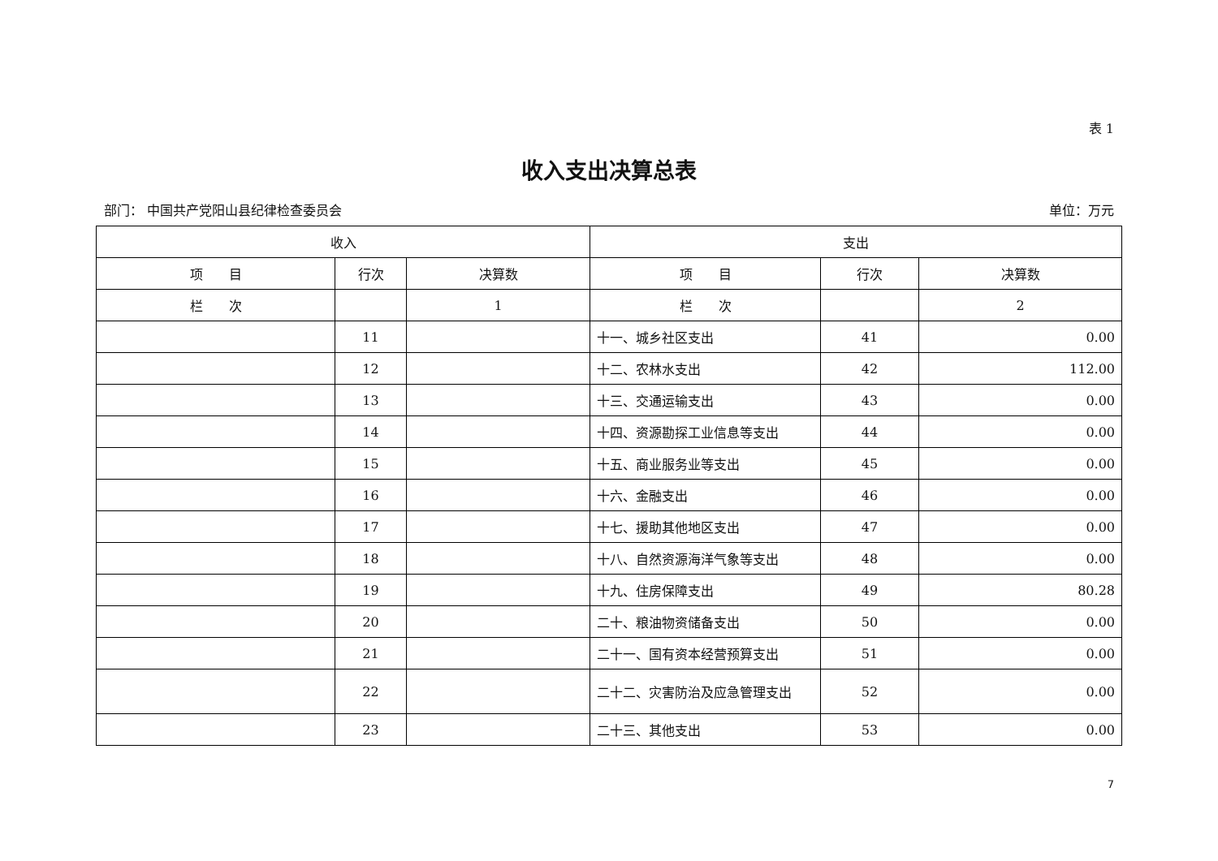表 1
收入支出决算总表
部门： 中国共产党阳山县纪律检查委员会 单位：万元
| 收入 | | | 支出 | | |
| --- | --- | --- | --- | --- | --- |
| 项 目 | 行次 | 决算数 | 项 目 | 行次 | 决算数 |
| 栏 次 | | 1 | 栏 次 | | 2 |
| | 11 | | 十一、城乡社区支出 | 41 | 0.00 |
| | 12 | | 十二、农林水支出 | 42 | 112.00 |
| | 13 | | 十三、交通运输支出 | 43 | 0.00 |
| | 14 | | 十四、资源勘探工业信息等支出 | 44 | 0.00 |
| | 15 | | 十五、商业服务业等支出 | 45 | 0.00 |
| | 16 | | 十六、金融支出 | 46 | 0.00 |
| | 17 | | 十七、援助其他地区支出 | 47 | 0.00 |
| | 18 | | 十八、自然资源海洋气象等支出 | 48 | 0.00 |
| | 19 | | 十九、住房保障支出 | 49 | 80.28 |
| | 20 | | 二十、粮油物资储备支出 | 50 | 0.00 |
| | 21 | | 二十一、国有资本经营预算支出 | 51 | 0.00 |
| | 22 | | 二十二、灾害防治及应急管理支出 | 52 | 0.00 |
| | 23 | | 二十三、其他支出 | 53 | 0.00 |
7